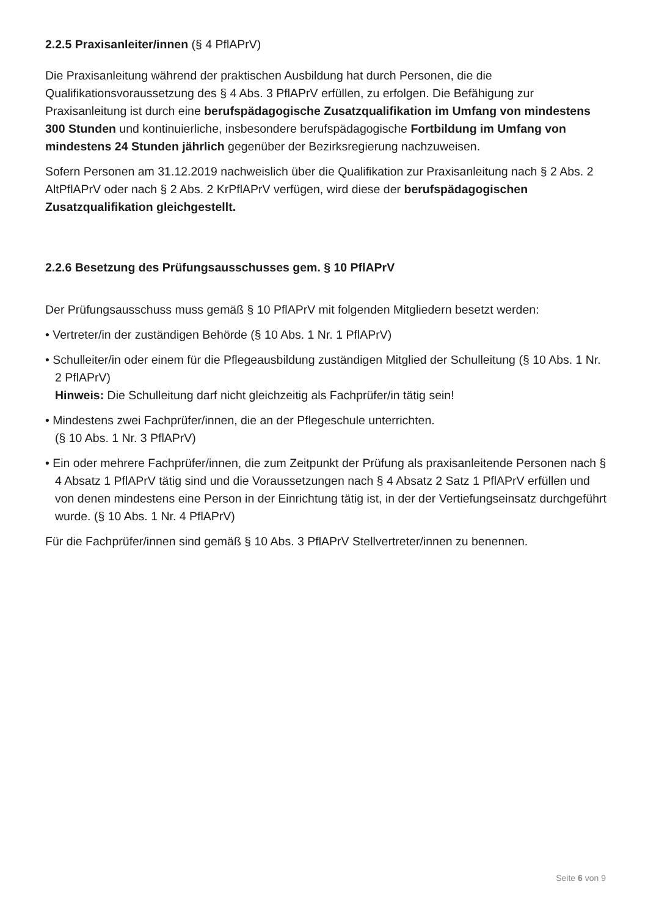2.2.5 Praxisanleiter/innen (§ 4 PflAPrV)
Die Praxisanleitung während der praktischen Ausbildung hat durch Personen, die die Qualifikationsvoraussetzung des § 4 Abs. 3 PflAPrV erfüllen, zu erfolgen. Die Befähigung zur Praxisanleitung ist durch eine berufspädagogische Zusatzqualifikation im Umfang von mindestens 300 Stunden und kontinuierliche, insbesondere berufspädagogische Fortbildung im Umfang von mindestens 24 Stunden jährlich gegenüber der Bezirksregierung nachzuweisen.
Sofern Personen am 31.12.2019 nachweislich über die Qualifikation zur Praxisanleitung nach § 2 Abs. 2 AltPflAPrV oder nach § 2 Abs. 2 KrPflAPrV verfügen, wird diese der berufspädagogischen Zusatzqualifikation gleichgestellt.
2.2.6 Besetzung des Prüfungsausschusses gem. § 10 PflAPrV
Der Prüfungsausschuss muss gemäß § 10 PflAPrV mit folgenden Mitgliedern besetzt werden:
• Vertreter/in der zuständigen Behörde (§ 10 Abs. 1 Nr. 1 PflAPrV)
• Schulleiter/in oder einem für die Pflegeausbildung zuständigen Mitglied der Schulleitung (§ 10 Abs. 1 Nr. 2 PflAPrV)
Hinweis: Die Schulleitung darf nicht gleichzeitig als Fachprüfer/in tätig sein!
• Mindestens zwei Fachprüfer/innen, die an der Pflegeschule unterrichten.
(§ 10 Abs. 1 Nr. 3 PflAPrV)
• Ein oder mehrere Fachprüfer/innen, die zum Zeitpunkt der Prüfung als praxisanleitende Personen nach § 4 Absatz 1 PflAPrV tätig sind und die Voraussetzungen nach § 4 Absatz 2 Satz 1 PflAPrV erfüllen und von denen mindestens eine Person in der Einrichtung tätig ist, in der der Vertiefungseinsatz durchgeführt wurde. (§ 10 Abs. 1 Nr. 4 PflAPrV)
Für die Fachprüfer/innen sind gemäß § 10 Abs. 3 PflAPrV Stellvertreter/innen zu benennen.
Seite 6 von 9